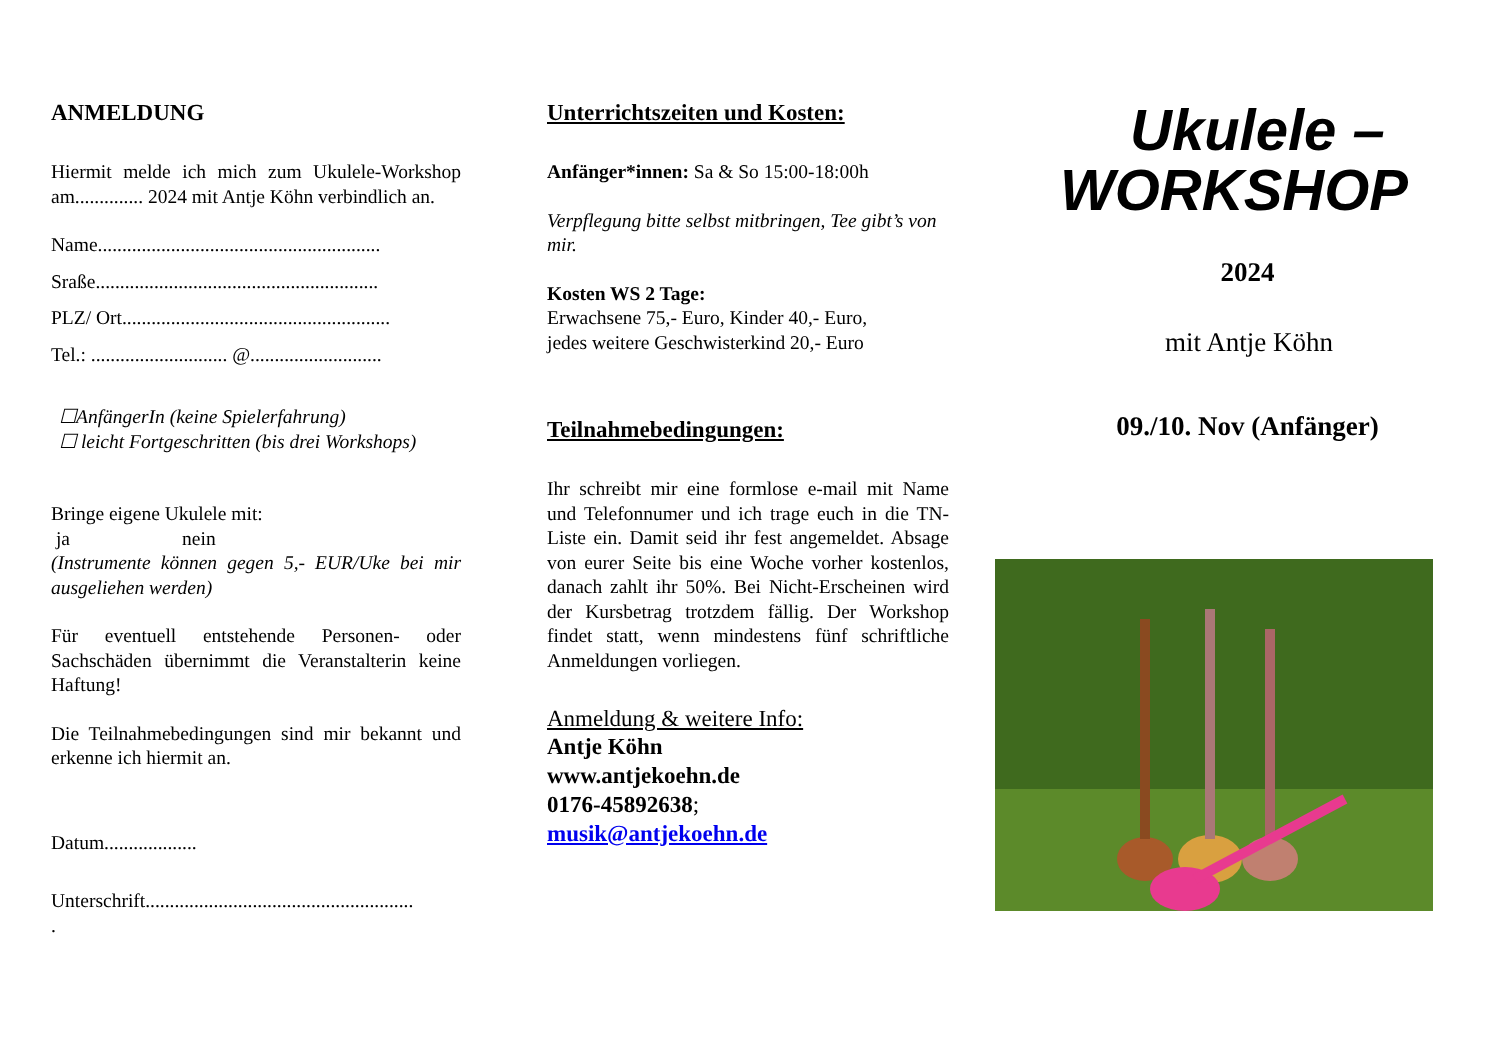ANMELDUNG
Hiermit melde ich mich zum Ukulele-Workshop am.............. 2024 mit Antje Köhn verbindlich an.
Name..........................................................
Sraße..........................................................
PLZ/ Ort.......................................................
Tel.: ............................ @...........................
☐AnfängerIn (keine Spielerfahrung)
☐ leicht Fortgeschritten (bis drei Workshops)
Bringe eigene Ukulele mit:
ja nein
(Instrumente können gegen 5,- EUR/Uke bei mir ausgeliehen werden)
Für eventuell entstehende Personen- oder Sachschäden übernimmt die Veranstalterin keine Haftung!
Die Teilnahmebedingungen sind mir bekannt und erkenne ich hiermit an.
Datum...................
Unterschrift.......................................................
.
Unterrichtszeiten und Kosten:
Anfänger*innen: Sa & So 15:00-18:00h
Verpflegung bitte selbst mitbringen, Tee gibt’s von mir.
Kosten WS 2 Tage:
Erwachsene 75,- Euro, Kinder 40,- Euro,
jedes weitere Geschwisterkind 20,- Euro
Teilnahmebedingungen:
Ihr schreibt mir eine formlose e-mail mit Name und Telefonnumer und ich trage euch in die TN-Liste ein. Damit seid ihr fest angemeldet. Absage von eurer Seite bis eine Woche vorher kostenlos, danach zahlt ihr 50%. Bei Nicht-Erscheinen wird der Kursbetrag trotzdem fällig. Der Workshop findet statt, wenn mindestens fünf schriftliche Anmeldungen vorliegen.
Anmeldung & weitere Info:
Antje Köhn
www.antjekoehn.de
0176-45892638;
musik@antjekoehn.de
Ukulele –
WORKSHOP
2024
mit Antje Köhn
09./10. Nov (Anfänger)